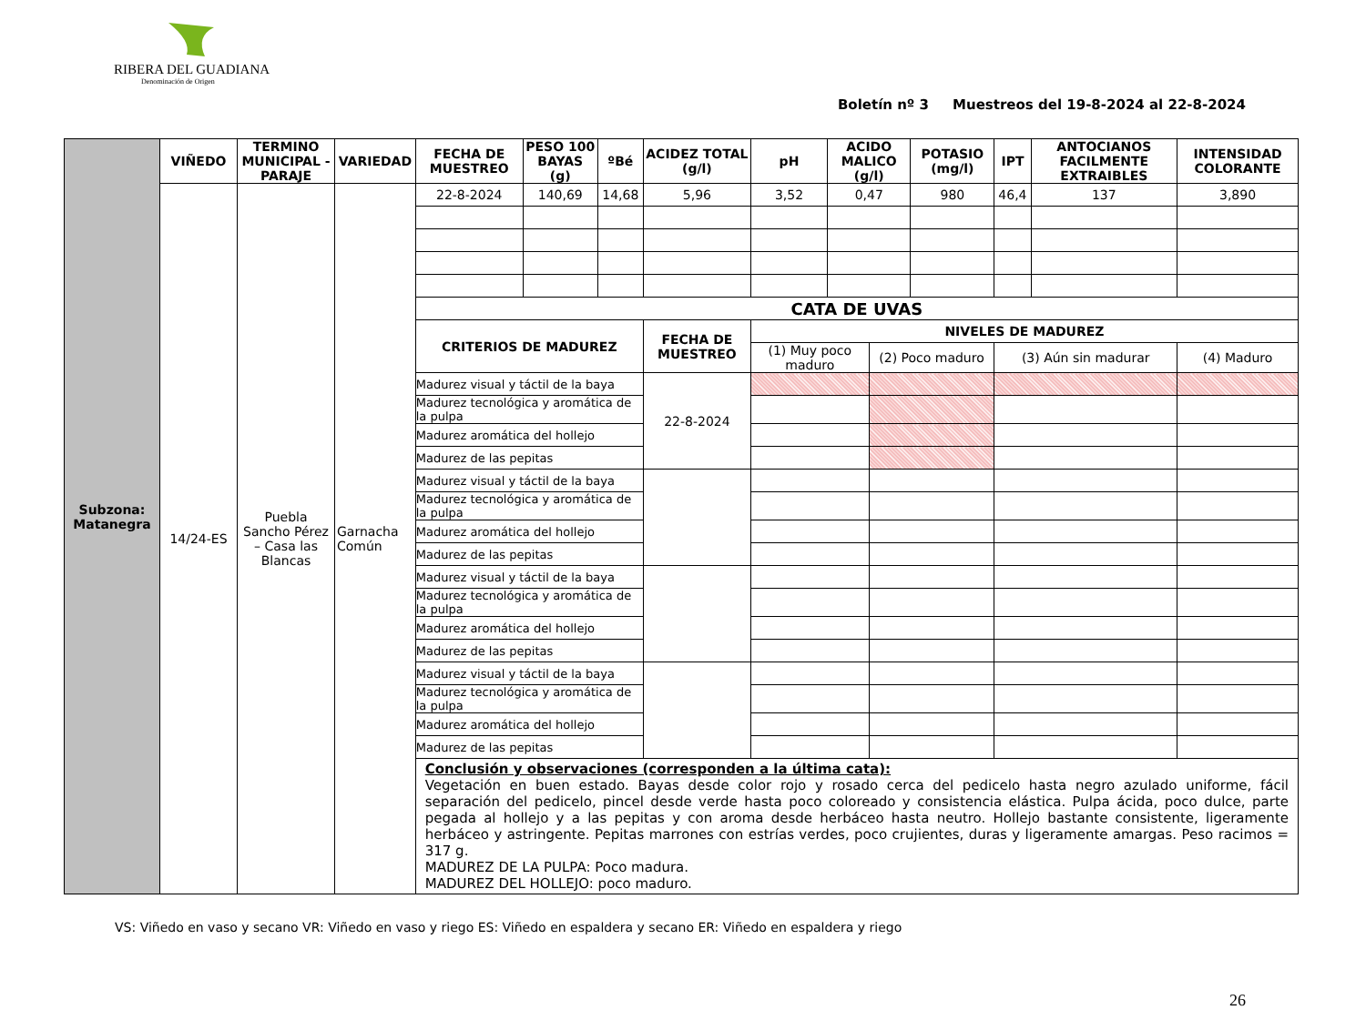RIBERA DEL GUADIANA
Denominación de Origen
Boletín nº 3 Muestreos del 19-8-2024 al 22-8-2024
| Subzona: Matanegra | VIÑEDO | TERMINO MUNICIPAL - PARAJE | VARIEDAD | FECHA DE MUESTREO | PESO 100 BAYAS (g) | ºBé | ACIDEZ TOTAL (g/l) | pH | ACIDO MALICO (g/l) | | POTASIO (mg/l) | IPT | ANTOCIANOS FACILMENTE EXTRAIBLES | INTENSIDAD COLORANTE |
| | 14/24-ES | Puebla Sancho Pérez – Casa las Blancas | Garnacha Común | 22-8-2024 | 140,69 | 14,68 | 5,96 | 3,52 | 0,47 | | 980 | 46,4 | 137 | 3,890 |
| | | | | CATA DE UVAS | | | | | | | | | | |
| | | | | CRITERIOS DE MADUREZ | | | FECHA DE MUESTREO | NIVELES DE MADUREZ | | | | | | |
| | | | | | | | | (1) Muy poco maduro | | (2) Poco maduro | | (3) Aún sin madurar | | (4) Maduro |
| | | | | Madurez visual y táctil de la baya | | | 22-8-2024 | | | | | | | |
| | | | | Madurez tecnológica y aromática de la pulpa | | | | | | | | | | |
| | | | | Madurez aromática del hollejo | | | | | | | | | | |
| | | | | Madurez de las pepitas | | | | | | | | | | |
| | | | | Madurez visual y táctil de la baya | | | | | | | | | | |
| | | | | Madurez tecnológica y aromática de la pulpa | | | | | | | | | | |
| | | | | Madurez aromática del hollejo | | | | | | | | | | |
| | | | | Madurez de las pepitas | | | | | | | | | | |
| | | | | Madurez visual y táctil de la baya | | | | | | | | | | |
| | | | | Madurez tecnológica y aromática de la pulpa | | | | | | | | | | |
| | | | | Madurez aromática del hollejo | | | | | | | | | | |
| | | | | Madurez de las pepitas | | | | | | | | | | |
| | | | | Madurez visual y táctil de la baya | | | | | | | | | | |
| | | | | Madurez tecnológica y aromática de la pulpa | | | | | | | | | | |
| | | | | Madurez aromática del hollejo | | | | | | | | | | |
| | | | | Madurez de las pepitas | | | | | | | | | | |
| | | | | Conclusión y observaciones (corresponden a la última cata): Vegetación en buen estado. Bayas desde color rojo y rosado cerca del pedicelo hasta negro azulado uniforme, fácil separación del pedicelo, pincel desde verde hasta poco coloreado y consistencia elástica. Pulpa ácida, poco dulce, parte pegada al hollejo y a las pepitas y con aroma desde herbáceo hasta neutro. Hollejo bastante consistente, ligeramente herbáceo y astringente. Pepitas marrones con estrías verdes, poco crujientes, duras y ligeramente amargas. Peso racimos = 317 g. MADUREZ DE LA PULPA: Poco madura. MADUREZ DEL HOLLEJO: poco maduro. | | | | | | | | | | |
VS: Viñedo en vaso y secano VR: Viñedo en vaso y riego ES: Viñedo en espaldera y secano ER: Viñedo en espaldera y riego
26